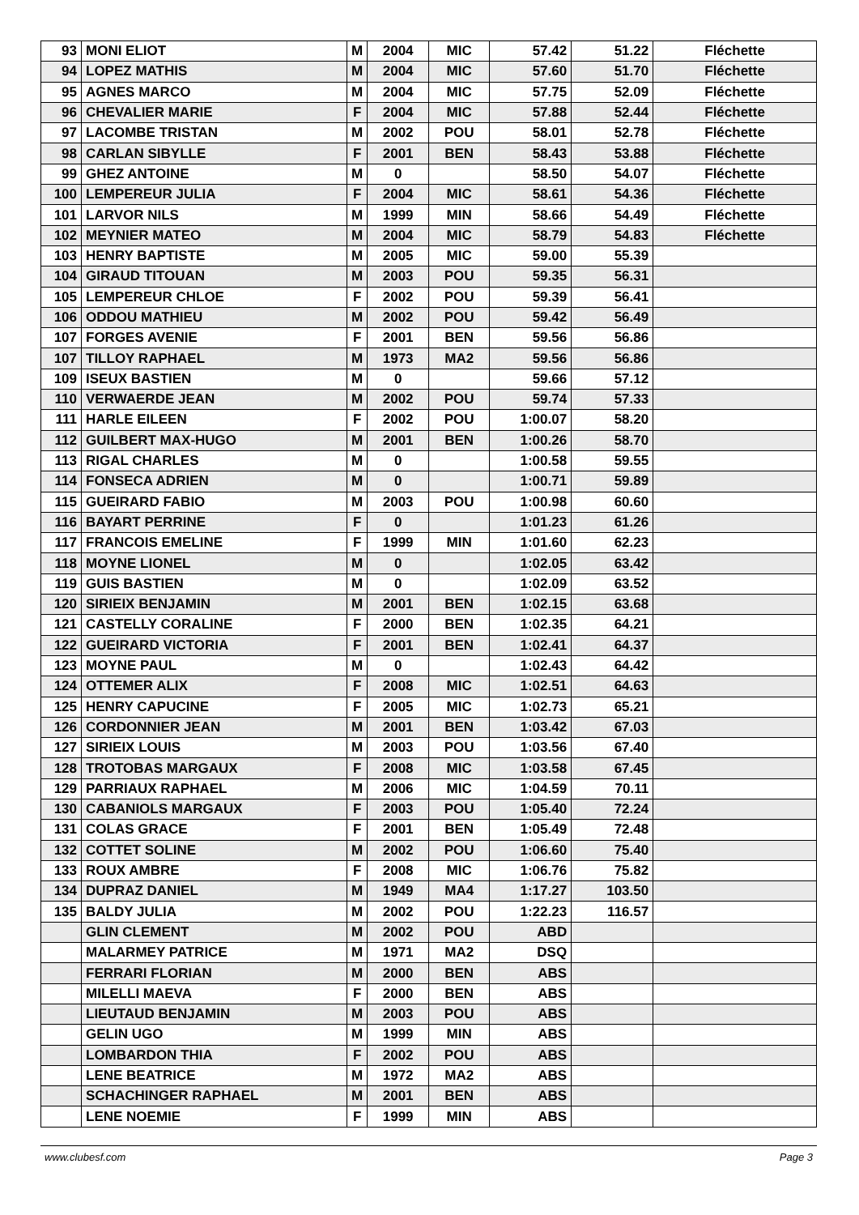| 93 | MONI ELIOT | M | 2004 | MIC | 57.42 | 51.22 | Fléchette |
| 94 | LOPEZ MATHIS | M | 2004 | MIC | 57.60 | 51.70 | Fléchette |
| 95 | AGNES MARCO | M | 2004 | MIC | 57.75 | 52.09 | Fléchette |
| 96 | CHEVALIER MARIE | F | 2004 | MIC | 57.88 | 52.44 | Fléchette |
| 97 | LACOMBE TRISTAN | M | 2002 | POU | 58.01 | 52.78 | Fléchette |
| 98 | CARLAN SIBYLLE | F | 2001 | BEN | 58.43 | 53.88 | Fléchette |
| 99 | GHEZ ANTOINE | M | 0 | | 58.50 | 54.07 | Fléchette |
| 100 | LEMPEREUR JULIA | F | 2004 | MIC | 58.61 | 54.36 | Fléchette |
| 101 | LARVOR NILS | M | 1999 | MIN | 58.66 | 54.49 | Fléchette |
| 102 | MEYNIER MATEO | M | 2004 | MIC | 58.79 | 54.83 | Fléchette |
| 103 | HENRY BAPTISTE | M | 2005 | MIC | 59.00 | 55.39 | |
| 104 | GIRAUD TITOUAN | M | 2003 | POU | 59.35 | 56.31 | |
| 105 | LEMPEREUR CHLOE | F | 2002 | POU | 59.39 | 56.41 | |
| 106 | ODDOU MATHIEU | M | 2002 | POU | 59.42 | 56.49 | |
| 107 | FORGES AVENIE | F | 2001 | BEN | 59.56 | 56.86 | |
| 107 | TILLOY RAPHAEL | M | 1973 | MA2 | 59.56 | 56.86 | |
| 109 | ISEUX BASTIEN | M | 0 | | 59.66 | 57.12 | |
| 110 | VERWAERDE JEAN | M | 2002 | POU | 59.74 | 57.33 | |
| 111 | HARLE EILEEN | F | 2002 | POU | 1:00.07 | 58.20 | |
| 112 | GUILBERT MAX-HUGO | M | 2001 | BEN | 1:00.26 | 58.70 | |
| 113 | RIGAL CHARLES | M | 0 | | 1:00.58 | 59.55 | |
| 114 | FONSECA ADRIEN | M | 0 | | 1:00.71 | 59.89 | |
| 115 | GUEIRARD FABIO | M | 2003 | POU | 1:00.98 | 60.60 | |
| 116 | BAYART PERRINE | F | 0 | | 1:01.23 | 61.26 | |
| 117 | FRANCOIS EMELINE | F | 1999 | MIN | 1:01.60 | 62.23 | |
| 118 | MOYNE LIONEL | M | 0 | | 1:02.05 | 63.42 | |
| 119 | GUIS BASTIEN | M | 0 | | 1:02.09 | 63.52 | |
| 120 | SIRIEIX BENJAMIN | M | 2001 | BEN | 1:02.15 | 63.68 | |
| 121 | CASTELLY CORALINE | F | 2000 | BEN | 1:02.35 | 64.21 | |
| 122 | GUEIRARD VICTORIA | F | 2001 | BEN | 1:02.41 | 64.37 | |
| 123 | MOYNE PAUL | M | 0 | | 1:02.43 | 64.42 | |
| 124 | OTTEMER ALIX | F | 2008 | MIC | 1:02.51 | 64.63 | |
| 125 | HENRY CAPUCINE | F | 2005 | MIC | 1:02.73 | 65.21 | |
| 126 | CORDONNIER JEAN | M | 2001 | BEN | 1:03.42 | 67.03 | |
| 127 | SIRIEIX LOUIS | M | 2003 | POU | 1:03.56 | 67.40 | |
| 128 | TROTOBAS MARGAUX | F | 2008 | MIC | 1:03.58 | 67.45 | |
| 129 | PARRIAUX RAPHAEL | M | 2006 | MIC | 1:04.59 | 70.11 | |
| 130 | CABANIOLS MARGAUX | F | 2003 | POU | 1:05.40 | 72.24 | |
| 131 | COLAS GRACE | F | 2001 | BEN | 1:05.49 | 72.48 | |
| 132 | COTTET SOLINE | M | 2002 | POU | 1:06.60 | 75.40 | |
| 133 | ROUX AMBRE | F | 2008 | MIC | 1:06.76 | 75.82 | |
| 134 | DUPRAZ DANIEL | M | 1949 | MA4 | 1:17.27 | 103.50 | |
| 135 | BALDY JULIA | M | 2002 | POU | 1:22.23 | 116.57 | |
| | GLIN CLEMENT | M | 2002 | POU | ABD | | |
| | MALARMEY PATRICE | M | 1971 | MA2 | DSQ | | |
| | FERRARI FLORIAN | M | 2000 | BEN | ABS | | |
| | MILELLI MAEVA | F | 2000 | BEN | ABS | | |
| | LIEUTAUD BENJAMIN | M | 2003 | POU | ABS | | |
| | GELIN UGO | M | 1999 | MIN | ABS | | |
| | LOMBARDON THIA | F | 2002 | POU | ABS | | |
| | LENE BEATRICE | M | 1972 | MA2 | ABS | | |
| | SCHACHINGER RAPHAEL | M | 2001 | BEN | ABS | | |
| | LENE NOEMIE | F | 1999 | MIN | ABS | | |
www.clubesf.com Page 3